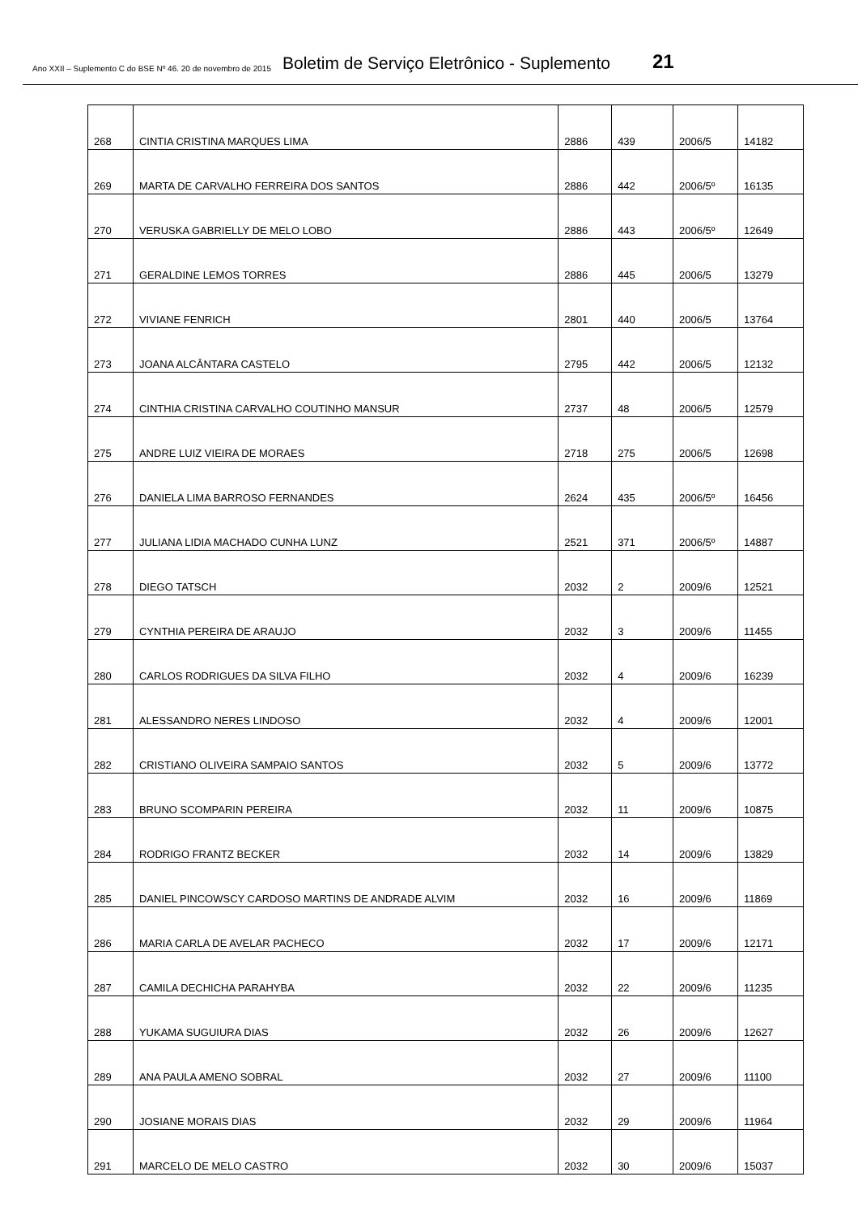Ano XXII – Suplemento C do BSE Nº 46. 20 de novembro de 2015 Boletim de Serviço Eletrônico - Suplemento 21
| 268 | CINTIA CRISTINA MARQUES LIMA | 2886 | 439 | 2006/5 | 14182 |
| 269 | MARTA DE CARVALHO FERREIRA DOS SANTOS | 2886 | 442 | 2006/5º | 16135 |
| 270 | VERUSKA GABRIELLY DE MELO LOBO | 2886 | 443 | 2006/5º | 12649 |
| 271 | GERALDINE LEMOS TORRES | 2886 | 445 | 2006/5 | 13279 |
| 272 | VIVIANE FENRICH | 2801 | 440 | 2006/5 | 13764 |
| 273 | JOANA ALCÂNTARA CASTELO | 2795 | 442 | 2006/5 | 12132 |
| 274 | CINTHIA CRISTINA CARVALHO COUTINHO MANSUR | 2737 | 48 | 2006/5 | 12579 |
| 275 | ANDRE LUIZ VIEIRA DE MORAES | 2718 | 275 | 2006/5 | 12698 |
| 276 | DANIELA LIMA BARROSO FERNANDES | 2624 | 435 | 2006/5º | 16456 |
| 277 | JULIANA LIDIA MACHADO CUNHA LUNZ | 2521 | 371 | 2006/5º | 14887 |
| 278 | DIEGO TATSCH | 2032 | 2 | 2009/6 | 12521 |
| 279 | CYNTHIA PEREIRA DE ARAUJO | 2032 | 3 | 2009/6 | 11455 |
| 280 | CARLOS RODRIGUES DA SILVA FILHO | 2032 | 4 | 2009/6 | 16239 |
| 281 | ALESSANDRO NERES LINDOSO | 2032 | 4 | 2009/6 | 12001 |
| 282 | CRISTIANO OLIVEIRA SAMPAIO SANTOS | 2032 | 5 | 2009/6 | 13772 |
| 283 | BRUNO SCOMPARIN PEREIRA | 2032 | 11 | 2009/6 | 10875 |
| 284 | RODRIGO FRANTZ BECKER | 2032 | 14 | 2009/6 | 13829 |
| 285 | DANIEL PINCOWSCY CARDOSO MARTINS DE ANDRADE ALVIM | 2032 | 16 | 2009/6 | 11869 |
| 286 | MARIA CARLA DE AVELAR PACHECO | 2032 | 17 | 2009/6 | 12171 |
| 287 | CAMILA DECHICHA PARAHYBA | 2032 | 22 | 2009/6 | 11235 |
| 288 | YUKAMA SUGUIURA DIAS | 2032 | 26 | 2009/6 | 12627 |
| 289 | ANA PAULA AMENO SOBRAL | 2032 | 27 | 2009/6 | 11100 |
| 290 | JOSIANE MORAIS DIAS | 2032 | 29 | 2009/6 | 11964 |
| 291 | MARCELO DE MELO CASTRO | 2032 | 30 | 2009/6 | 15037 |